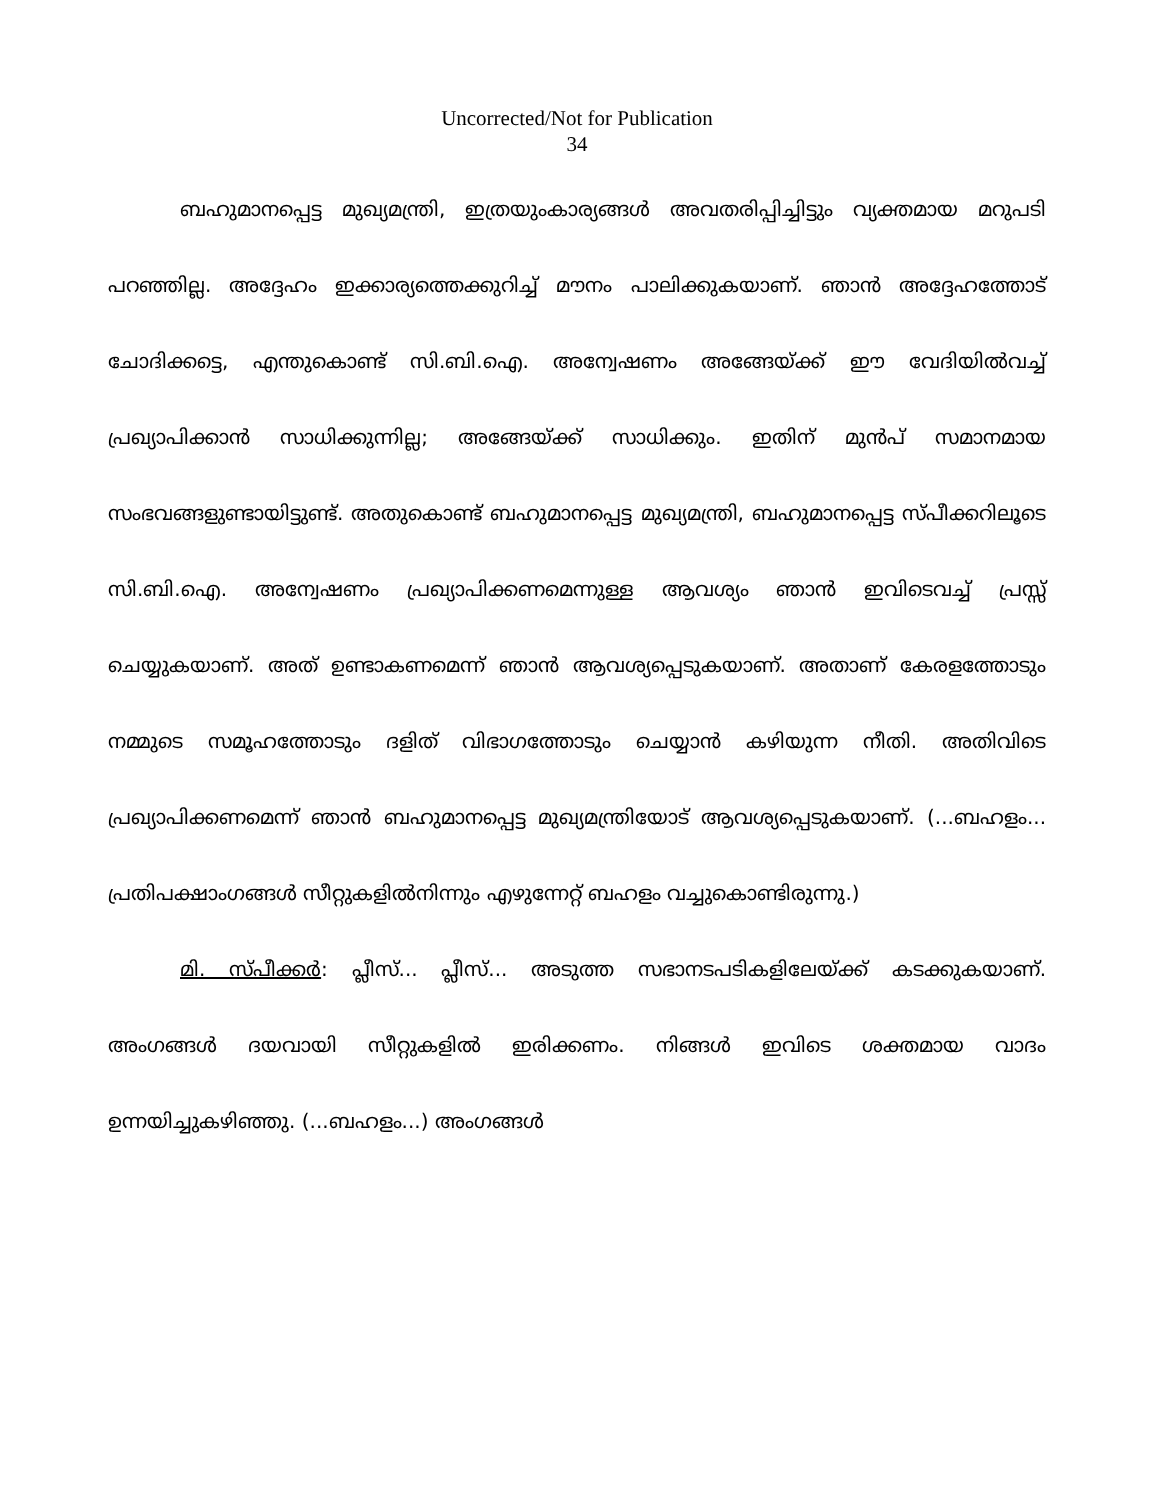Uncorrected/Not for Publication
34
ബഹുമാനപ്പെട്ട മുഖ്യമന്ത്രി, ഇത്രയുംകാര്യങ്ങൾ അവതരിപ്പിച്ചിട്ടും വ്യക്തമായ മറുപടി പറഞ്ഞില്ല. അദ്ദേഹം ഇക്കാര്യത്തെക്കുറിച്ച് മൗനം പാലിക്കുകയാണ്. ഞാൻ അദ്ദേഹത്തോട് ചോദിക്കട്ടെ, എന്തുകൊണ്ട് സി.ബി.ഐ. അന്വേഷണം അങ്ങേയ്ക്ക് ഈ വേദിയിൽവച്ച് പ്രഖ്യാപിക്കാൻ സാധിക്കുന്നില്ല; അങ്ങേയ്ക്ക് സാധിക്കും. ഇതിന് മുൻപ് സമാനമായ സംഭവങ്ങളുണ്ടായിട്ടുണ്ട്. അതുകൊണ്ട് ബഹുമാനപ്പെട്ട മുഖ്യമന്ത്രി, ബഹുമാനപ്പെട്ട സ്പീക്കറിലൂടെ സി.ബി.ഐ. അന്വേഷണം പ്രഖ്യാപിക്കണമെന്നുള്ള ആവശ്യം ഞാൻ ഇവിടെവച്ച് പ്രസ്സ് ചെയ്യുകയാണ്. അത് ഉണ്ടാകണമെന്ന് ഞാൻ ആവശ്യപ്പെടുകയാണ്. അതാണ് കേരളത്തോടും നമ്മുടെ സമൂഹത്തോടും ദളിത് വിഭാഗത്തോടും ചെയ്യാൻ കഴിയുന്ന നീതി. അതിവിടെ പ്രഖ്യാപിക്കണമെന്ന് ഞാൻ ബഹുമാനപ്പെട്ട മുഖ്യമന്ത്രിയോട് ആവശ്യപ്പെടുകയാണ്. (...ബഹളം... പ്രതിപക്ഷാംഗങ്ങൾ സീറ്റുകളിൽനിന്നും എഴുന്നേറ്റ് ബഹളം വച്ചുകൊണ്ടിരുന്നു.)
മി. സ്പീക്കർ: പ്ലീസ്... പ്ലീസ്... അടുത്ത സഭാനടപടികളിലേയ്ക്ക് കടക്കുകയാണ്. അംഗങ്ങൾ ദയവായി സീറ്റുകളിൽ ഇരിക്കണം. നിങ്ങൾ ഇവിടെ ശക്തമായ വാദം ഉന്നയിച്ചുകഴിഞ്ഞു. (...ബഹളം...) അംഗങ്ങൾ